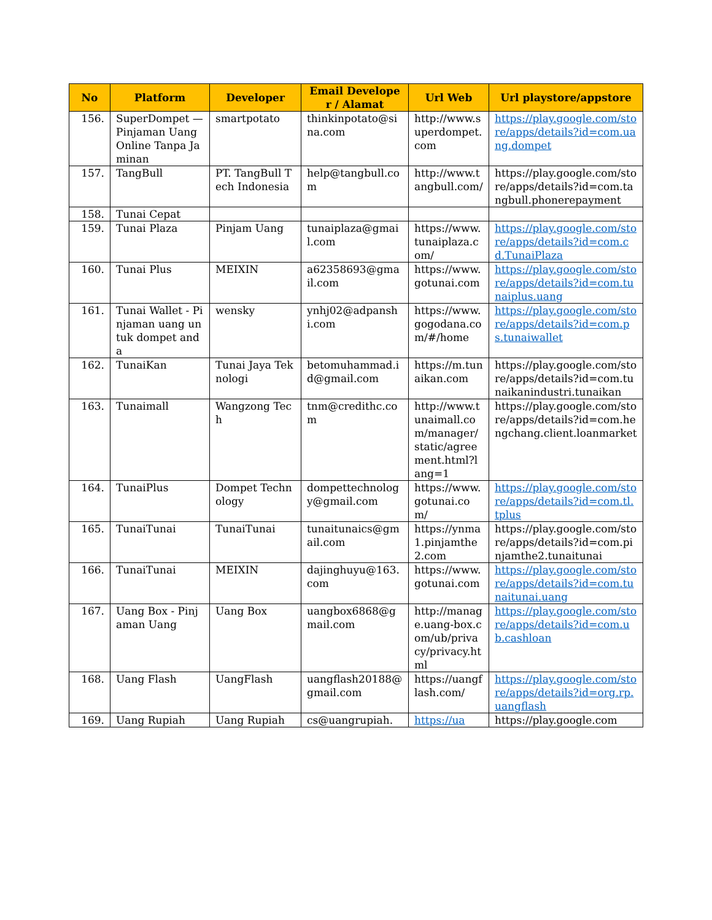| No | Platform | Developer | Email Developer / Alamat | Url Web | Url playstore/appstore |
| --- | --- | --- | --- | --- | --- |
| 156. | SuperDompet —Pinjaman Uang Online Tanpa Jaminan | smartpotato | thinkinpotato@sina.com | http://www.superdompet.com | https://play.google.com/store/apps/details?id=com.uang.dompet |
| 157. | TangBull | PT. TangBull Tech Indonesia | help@tangbull.com | http://www.tangbull.com/ | https://play.google.com/store/apps/details?id=com.tangbull.phonerepayment |
| 158. | Tunai Cepat | | | | |
| 159. | Tunai Plaza | Pinjam Uang | tunaiplaza@gmail.com | https://www.tunaiplaza.com/ | https://play.google.com/store/apps/details?id=com.cd.TunaiPlaza |
| 160. | Tunai Plus | MEIXIN | a62358693@gmail.com | https://www.gotunai.com | https://play.google.com/store/apps/details?id=com.tunaiplus.uang |
| 161. | Tunai Wallet - Pinjaman uang untuk dompet anda | wensky | ynhj02@adpanshi.com | https://www.gogodana.com/#/home | https://play.google.com/store/apps/details?id=com.ps.tunaiwallet |
| 162. | TunaiKan | Tunai Jaya Teknologi | betomuhammad.id@gmail.com | https://m.tunaikan.com | https://play.google.com/store/apps/details?id=com.tunaikanindustri.tunaikan |
| 163. | Tunaimall | Wangzong Tech | tnm@credithc.com | http://www.tunaimall.com/manager/static/agreement.html?lang=1 | https://play.google.com/store/apps/details?id=com.hengchang.client.loanmarket |
| 164. | TunaiPlus | Dompet Technology | dompettechnology@gmail.com | https://www.gotunai.com/ | https://play.google.com/store/apps/details?id=com.tl.tplus |
| 165. | TunaiTunai | TunaiTunai | tunaitunaics@gmail.com | https://ynma1.pinjamthe2.com | https://play.google.com/store/apps/details?id=com.pinjamthe2.tunaitunai |
| 166. | TunaiTunai | MEIXIN | dajinghuyu@163.com | https://www.gotunai.com | https://play.google.com/store/apps/details?id=com.tunaitunai.uang |
| 167. | Uang Box - Pinjaman Uang | Uang Box | uangbox6868@gmail.com | http://manage.uang-box.com/ub/privacy/privacy.html | https://play.google.com/store/apps/details?id=com.ub.cashloan |
| 168. | Uang Flash | UangFlash | uangflash20188@gmail.com | https://uangflash.com/ | https://play.google.com/store/apps/details?id=org.rp.uangflash |
| 169. | Uang Rupiah | Uang Rupiah | cs@uangrupiah. | https://ua | https://play.google.com |